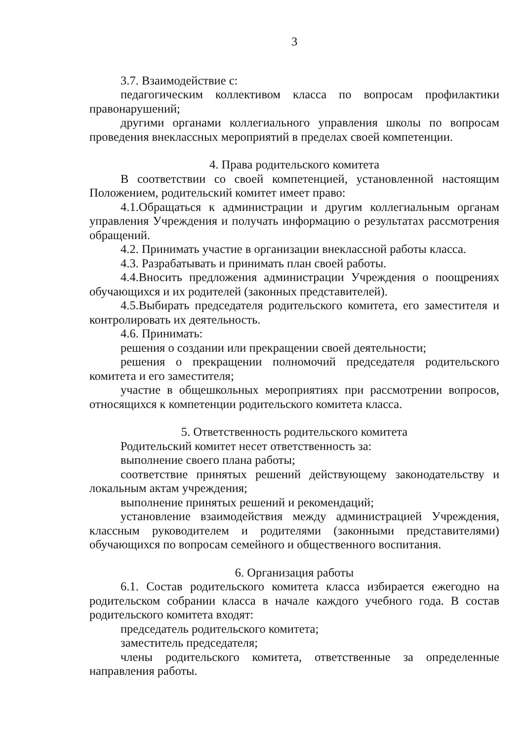3
3.7. Взаимодействие с:
педагогическим коллективом класса по вопросам профилактики правонарушений;
другими органами коллегиального управления школы по вопросам проведения внеклассных мероприятий в пределах своей компетенции.
4. Права родительского комитета
В соответствии со своей компетенцией, установленной настоящим Положением, родительский комитет имеет право:
4.1.Обращаться к администрации и другим коллегиальным органам управления Учреждения и получать информацию о результатах рассмотрения обращений.
4.2. Принимать участие в организации внеклассной работы класса.
4.3. Разрабатывать и принимать план своей работы.
4.4.Вносить предложения администрации Учреждения о поощрениях обучающихся и их родителей (законных представителей).
4.5.Выбирать председателя родительского комитета, его заместителя и контролировать их деятельность.
4.6. Принимать:
решения о создании или прекращении своей деятельности;
решения о прекращении полномочий председателя родительского комитета и его заместителя;
участие в общешкольных мероприятиях при рассмотрении вопросов, относящихся к компетенции родительского комитета класса.
5. Ответственность родительского комитета
Родительский комитет несет ответственность за:
выполнение своего плана работы;
соответствие принятых решений действующему законодательству и локальным актам учреждения;
выполнение принятых решений и рекомендаций;
установление взаимодействия между администрацией Учреждения, классным руководителем и родителями (законными представителями) обучающихся по вопросам семейного и общественного воспитания.
6. Организация работы
6.1. Состав родительского комитета класса избирается ежегодно на родительском собрании класса в начале каждого учебного года. В состав родительского комитета входят:
председатель родительского комитета;
заместитель председателя;
члены родительского комитета, ответственные за определенные направления работы.